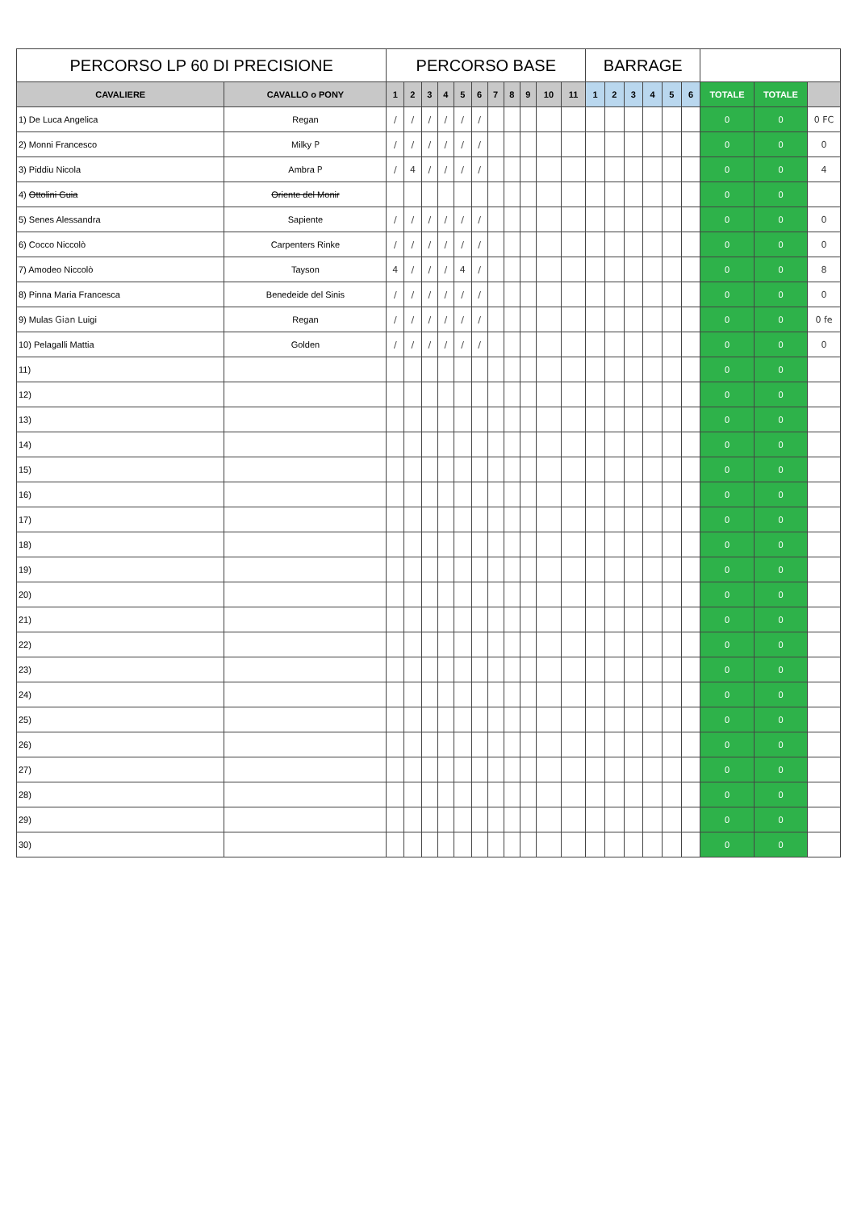| PERCORSO LP 60 DI PRECISIONE | | PERCORSO BASE | | | | | | | | | | | BARRAGE | | | | | | | | |
| --- | --- | --- | --- | --- | --- | --- | --- | --- | --- | --- | --- | --- | --- | --- | --- | --- | --- | --- | --- | --- | --- |
| CAVALIERE | CAVALLO o PONY | 1 | 2 | 3 | 4 | 5 | 6 | 7 | 8 | 9 | 10 | 11 | 1 | 2 | 3 | 4 | 5 | 6 | TOTALE | TOTALE | |
| 1) De Luca Angelica | Regan | / | / | / | / | / | / | | | | | | | | | | | | 0 | 0 | 0 FC |
| 2) Monni Francesco | Milky P | / | / | / | / | / | / | | | | | | | | | | | | 0 | 0 | 0 |
| 3) Piddiu Nicola | Ambra P | / | 4 | / | / | / | / | | | | | | | | | | | | 0 | 0 | 4 |
| 4) Ottolini Guia | Oriente del Monir | | | | | | | | | | | | | | | | | | 0 | 0 | |
| 5) Senes Alessandra | Sapiente | / | / | / | / | / | / | | | | | | | | | | | | 0 | 0 | 0 |
| 6) Cocco Niccolò | Carpenters Rinke | / | / | / | / | / | / | | | | | | | | | | | | 0 | 0 | 0 |
| 7) Amodeo Niccolò | Tayson | 4 | / | / | / | 4 | / | | | | | | | | | | | | 0 | 0 | 8 |
| 8) Pinna Maria Francesca | Benedeide del Sinis | / | / | / | / | / | / | | | | | | | | | | | | 0 | 0 | 0 |
| 9) Mulas Gian Luigi | Regan | / | / | / | / | / | / | | | | | | | | | | | | 0 | 0 | 0 fe |
| 10) Pelagalli Mattia | Golden | / | / | / | / | / | / | | | | | | | | | | | | 0 | 0 | 0 |
| 11) | | | | | | | | | | | | | | | | | | | 0 | 0 | |
| 12) | | | | | | | | | | | | | | | | | | | 0 | 0 | |
| 13) | | | | | | | | | | | | | | | | | | | 0 | 0 | |
| 14) | | | | | | | | | | | | | | | | | | | 0 | 0 | |
| 15) | | | | | | | | | | | | | | | | | | | 0 | 0 | |
| 16) | | | | | | | | | | | | | | | | | | | 0 | 0 | |
| 17) | | | | | | | | | | | | | | | | | | | 0 | 0 | |
| 18) | | | | | | | | | | | | | | | | | | | 0 | 0 | |
| 19) | | | | | | | | | | | | | | | | | | | 0 | 0 | |
| 20) | | | | | | | | | | | | | | | | | | | 0 | 0 | |
| 21) | | | | | | | | | | | | | | | | | | | 0 | 0 | |
| 22) | | | | | | | | | | | | | | | | | | | 0 | 0 | |
| 23) | | | | | | | | | | | | | | | | | | | 0 | 0 | |
| 24) | | | | | | | | | | | | | | | | | | | 0 | 0 | |
| 25) | | | | | | | | | | | | | | | | | | | 0 | 0 | |
| 26) | | | | | | | | | | | | | | | | | | | 0 | 0 | |
| 27) | | | | | | | | | | | | | | | | | | | 0 | 0 | |
| 28) | | | | | | | | | | | | | | | | | | | 0 | 0 | |
| 29) | | | | | | | | | | | | | | | | | | | 0 | 0 | |
| 30) | | | | | | | | | | | | | | | | | | | 0 | 0 | |